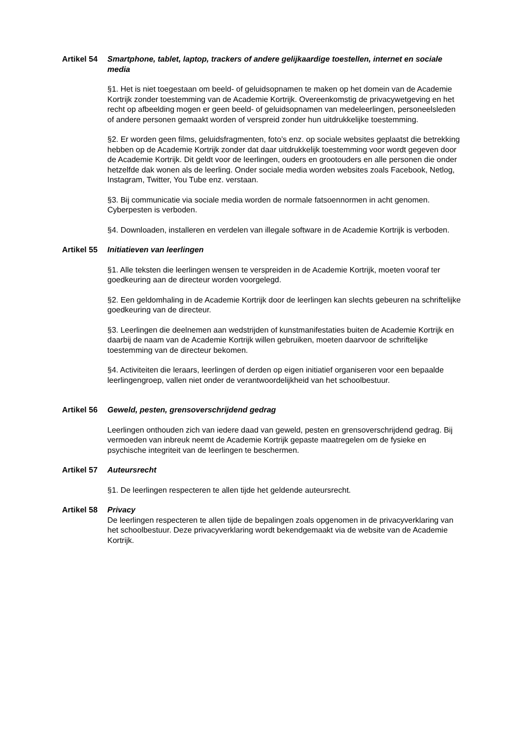Artikel 54 Smartphone, tablet, laptop, trackers of andere gelijkaardige toestellen, internet en sociale media
§1. Het is niet toegestaan om beeld- of geluidsopnamen te maken op het domein van de Academie Kortrijk zonder toestemming van de Academie Kortrijk. Overeenkomstig de privacywetgeving en het recht op afbeelding mogen er geen beeld- of geluidsopnamen van medeleerlingen, personeelsleden of andere personen gemaakt worden of verspreid zonder hun uitdrukkelijke toestemming.
§2. Er worden geen films, geluidsfragmenten, foto’s enz. op sociale websites geplaatst die betrekking hebben op de Academie Kortrijk zonder dat daar uitdrukkelijk toestemming voor wordt gegeven door de Academie Kortrijk. Dit geldt voor de leerlingen, ouders en grootouders en alle personen die onder hetzelfde dak wonen als de leerling. Onder sociale media worden websites zoals Facebook, Netlog, Instagram, Twitter, You Tube enz. verstaan.
§3. Bij communicatie via sociale media worden de normale fatsoennormen in acht genomen. Cyberpesten is verboden.
§4. Downloaden, installeren en verdelen van illegale software in de Academie Kortrijk is verboden.
Artikel 55 Initiatieven van leerlingen
§1. Alle teksten die leerlingen wensen te verspreiden in de Academie Kortrijk, moeten vooraf ter goedkeuring aan de directeur worden voorgelegd.
§2. Een geldomhaling in de Academie Kortrijk door de leerlingen kan slechts gebeuren na schriftelijke goedkeuring van de directeur.
§3. Leerlingen die deelnemen aan wedstrijden of kunstmanifestaties buiten de Academie Kortrijk en daarbij de naam van de Academie Kortrijk willen gebruiken, moeten daarvoor de schriftelijke toestemming van de directeur bekomen.
§4. Activiteiten die leraars, leerlingen of derden op eigen initiatief organiseren voor een bepaalde leerlingengroep, vallen niet onder de verantwoordelijkheid van het schoolbestuur.
Artikel 56 Geweld, pesten, grensoverschrijdend gedrag
Leerlingen onthouden zich van iedere daad van geweld, pesten en grensoverschrijdend gedrag. Bij vermoeden van inbreuk neemt de Academie Kortrijk gepaste maatregelen om de fysieke en psychische integriteit van de leerlingen te beschermen.
Artikel 57 Auteursrecht
§1. De leerlingen respecteren te allen tijde het geldende auteursrecht.
Artikel 58 Privacy
De leerlingen respecteren te allen tijde de bepalingen zoals opgenomen in de privacyverklaring van het schoolbestuur. Deze privacyverklaring wordt bekendgemaakt via de website van de Academie Kortrijk.